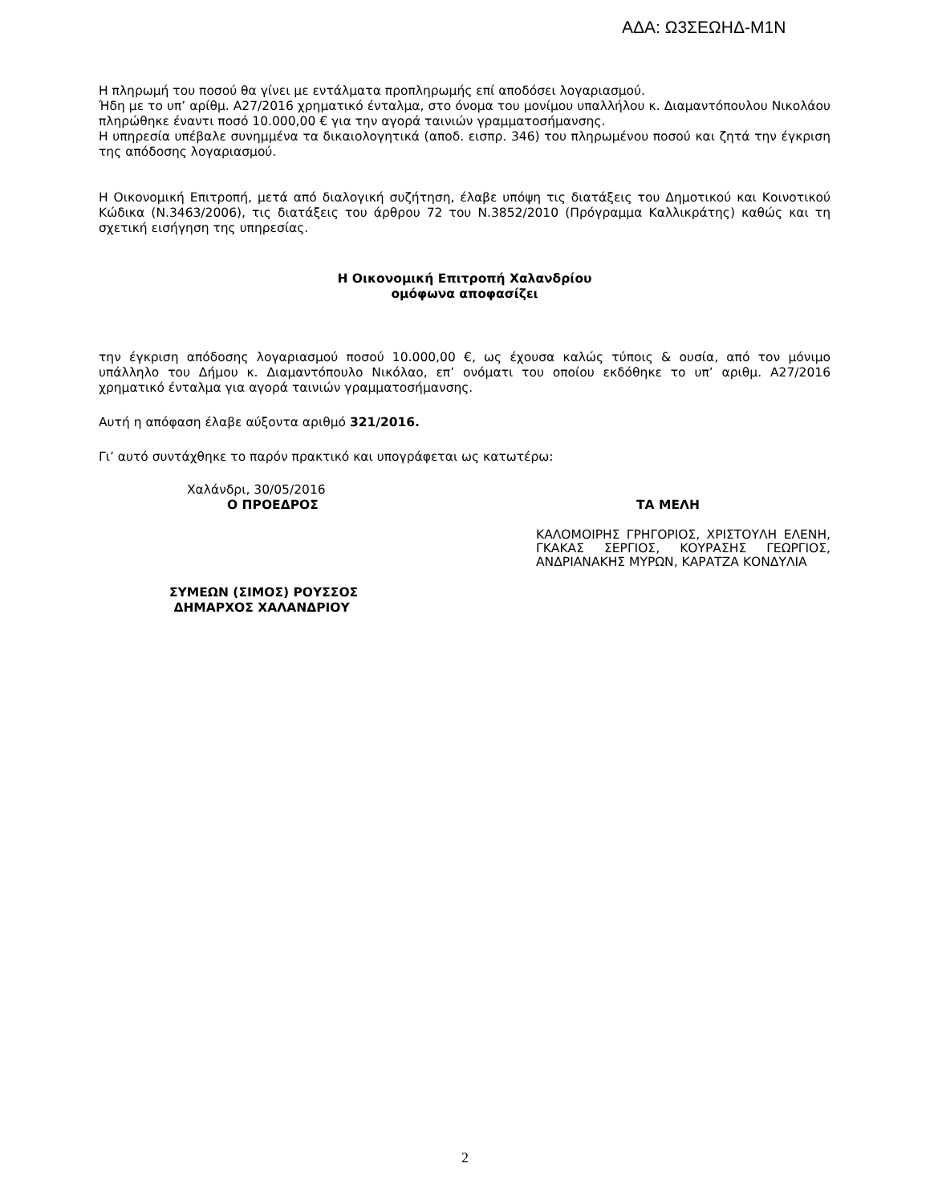ΑΔΑ: Ω3ΣΕΩΗΔ-Μ1Ν
Η πληρωμή του ποσού θα γίνει με εντάλματα προπληρωμής επί αποδόσει λογαριασμού.
Ήδη με το υπ’ αρίθμ. Α27/2016 χρηματικό ένταλμα, στο όνομα του μονίμου υπαλλήλου κ. Διαμαντόπουλου Νικολάου πληρώθηκε έναντι ποσό 10.000,00 € για την αγορά ταινιών γραμματοσήμανσης.
Η υπηρεσία υπέβαλε συνημμένα τα δικαιολογητικά (αποδ. εισπρ. 346) του πληρωμένου ποσού και ζητά την έγκριση της απόδοσης λογαριασμού.
Η Οικονομική Επιτροπή, μετά από διαλογική συζήτηση, έλαβε υπόψη τις διατάξεις του Δημοτικού και Κοινοτικού Κώδικα (Ν.3463/2006), τις διατάξεις του άρθρου 72 του Ν.3852/2010 (Πρόγραμμα Καλλικράτης) καθώς και τη σχετική εισήγηση της υπηρεσίας.
Η Οικονομική Επιτροπή Χαλανδρίου
ομόφωνα αποφασίζει
την έγκριση απόδοσης λογαριασμού ποσού 10.000,00 €, ως έχουσα καλώς τύποις & ουσία, από τον μόνιμο υπάλληλο του Δήμου κ. Διαμαντόπουλο Νικόλαο, επ’ ονόματι του οποίου εκδόθηκε το υπ’ αριθμ. Α27/2016 χρηματικό ένταλμα για αγορά ταινιών γραμματοσήμανσης.
Αυτή η απόφαση έλαβε αύξοντα αριθμό 321/2016.
Γι’ αυτό συντάχθηκε το παρόν πρακτικό και υπογράφεται ως κατωτέρω:
Χαλάνδρι, 30/05/2016
Ο ΠΡΟΕΔΡΟΣ
ΣΥΜΕΩΝ (ΣΙΜΟΣ) ΡΟΥΣΣΟΣ
ΔΗΜΑΡΧΟΣ ΧΑΛΑΝΔΡΙΟΥ
ΤΑ ΜΕΛΗ
ΚΑΛΟΜΟΙΡΗΣ ΓΡΗΓΟΡΙΟΣ, ΧΡΙΣΤΟΥΛΗ ΕΛΕΝΗ, ΓΚΑΚΑΣ ΣΕΡΓΙΟΣ, ΚΟΥΡΑΣΗΣ ΓΕΩΡΓΙΟΣ, ΑΝΔΡΙΑΝΑΚΗΣ ΜΥΡΩΝ, ΚΑΡΑΤΖΑ ΚΟΝΔΥΛΙΑ
2